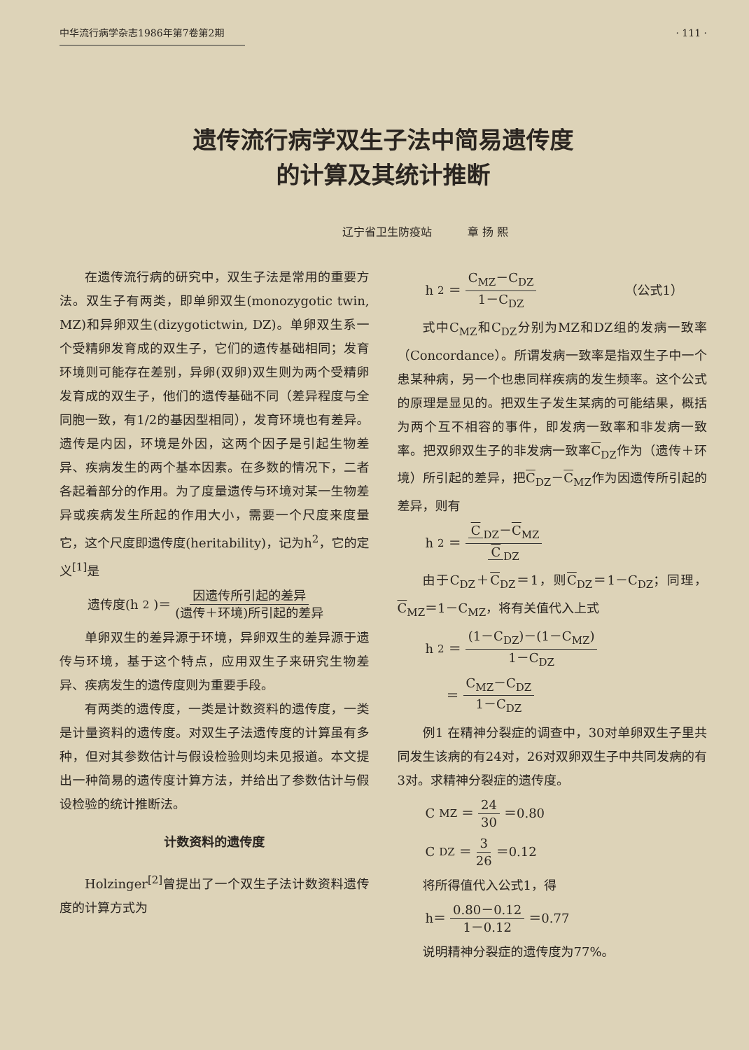中华流行病学杂志1986年第7卷第2期 · 111 ·
遗传流行病学双生子法中简易遗传度
的计算及其统计推断
辽宁省卫生防疫站 章 扬 熙
在遗传流行病的研究中，双生子法是常用的重要方法。双生子有两类，即单卵双生(monozygotic twin, MZ)和异卵双生(dizygotictwin, DZ)。单卵双生系一个受精卵发育成的双生子，它们的遗传基础相同；发育环境则可能存在差别，异卵(双卵)双生则为两个受精卵发育成的双生子，他们的遗传基础不同（差异程度与全同胞一致，有1/2的基因型相同），发育环境也有差异。遗传是内因，环境是外因，这两个因子是引起生物差异、疾病发生的两个基本因素。在多数的情况下，二者各起着部分的作用。为了度量遗传与环境对某一生物差异或疾病发生所起的作用大小，需要一个尺度来度量它，这个尺度即遗传度(heritability)，记为h<sup>2</sup>，它的定义<sup>[1]</sup>是
遗传度(h<sup>2</sup>)＝ 因遗传所引起的差异 (遗传＋环境)所引起的差异
单卵双生的差异源于环境，异卵双生的差异源于遗传与环境，基于这个特点，应用双生子来研究生物差异、疾病发生的遗传度则为重要手段。
有两类的遗传度，一类是计数资料的遗传度，一类是计量资料的遗传度。对双生子法遗传度的计算虽有多种，但对其参数估计与假设检验则均未见报道。本文提出一种简易的遗传度计算方法，并给出了参数估计与假设检验的统计推断法。
计数资料的遗传度
Holzinger<sup>[2]</sup>曾提出了一个双生子法计数资料遗传度的计算方式为
h<sup>2</sup>＝ C<sub>MZ</sub>－C<sub>DZ</sub> 1－C<sub>DZ</sub> （公式1）
式中C<sub>MZ</sub>和C<sub>DZ</sub>分别为MZ和DZ组的发病一致率（Concordance）。所谓发病一致率是指双生子中一个患某种病，另一个也患同样疾病的发生频率。这个公式的原理是显见的。把双生子发生某病的可能结果，概括为两个互不相容的事件，即发病一致率和非发病一致率。把双卵双生子的非发病一致率C<sub>DZ</sub>作为（遗传＋环境）所引起的差异，把C<sub>DZ</sub>－C<sub>MZ</sub>作为因遗传所引起的差异，则有
h<sup>2</sup>＝ C<sub>DZ</sub>－C<sub>MZ</sub> C<sub>DZ</sub>
由于C<sub>DZ</sub>＋C<sub>DZ</sub>＝1，则C<sub>DZ</sub>＝1－C<sub>DZ</sub>；同理，C<sub>MZ</sub>＝1－C<sub>MZ</sub>，将有关值代入上式
h<sup>2</sup>＝ (1－C<sub>DZ</sub>)－(1－C<sub>MZ</sub>) 1－C<sub>DZ</sub>
＝ C<sub>MZ</sub>－C<sub>DZ</sub> 1－C<sub>DZ</sub>
例1 在精神分裂症的调查中，30对单卵双生子里共同发生该病的有24对，26对双卵双生子中共同发病的有3对。求精神分裂症的遗传度。
C<sub>MZ</sub>＝ 24 30 ＝0.80
C<sub>DZ</sub>＝ 3 26 ＝0.12
将所得值代入公式1，得
h＝ 0.80－0.12 1－0.12 ＝0.77
说明精神分裂症的遗传度为77%。